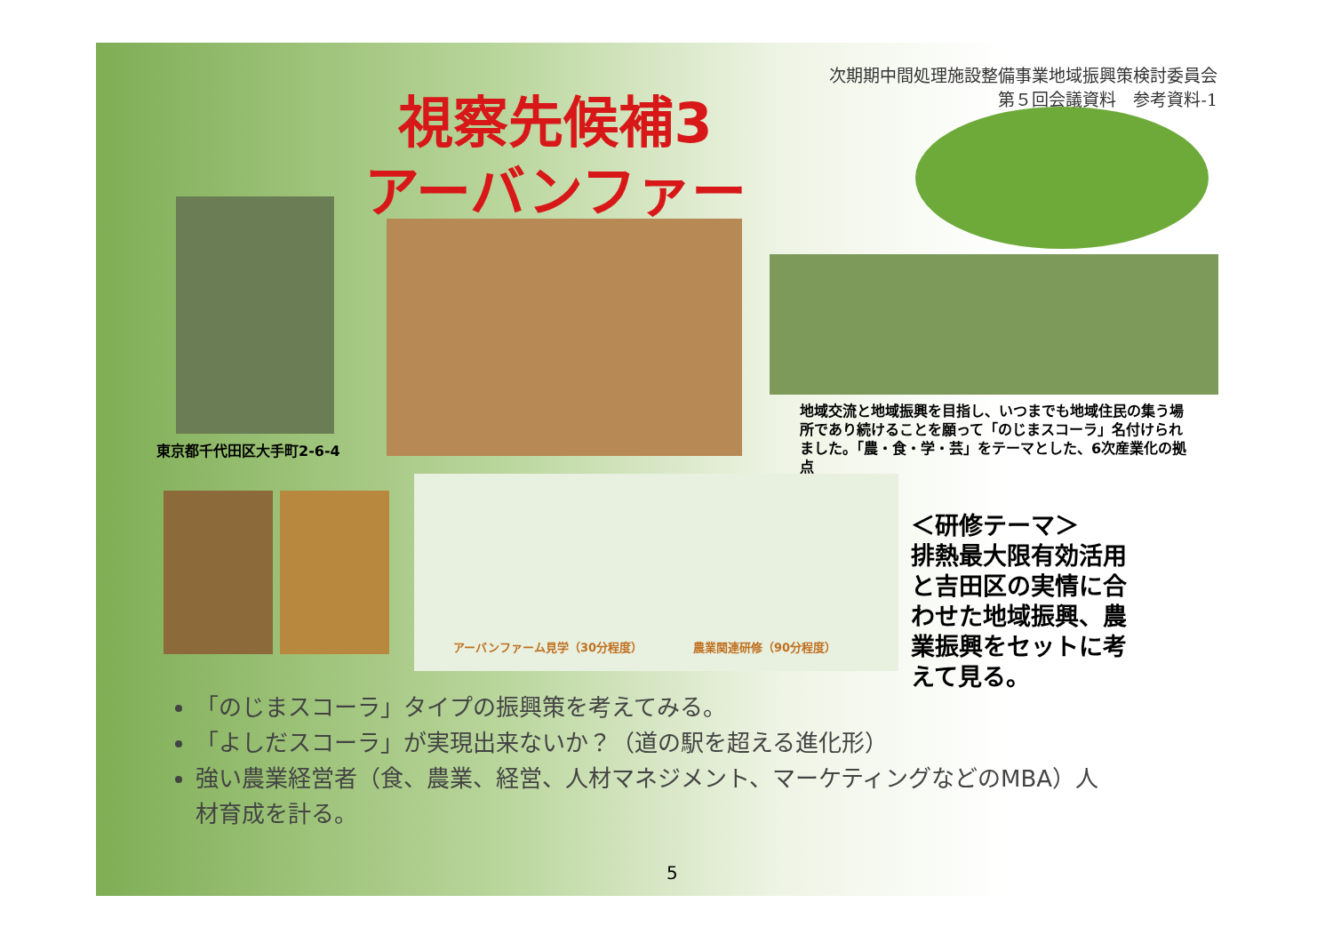次期期中間処理施設整備事業地域振興策検討委員会
第５回会議資料　参考資料-1
視察先候補3
アーバンファーム
東京都千代田区大手町2-6-4
地域交流と地域振興を目指し、いつまでも地域住民の集う場所であり続けることを願って「のじまスコーラ」名付けられました。「農・食・学・芸」をテーマとした、6次産業化の拠点
アーバンファーム見学（30分程度） 農業関連研修（90分程度）
＜研修テーマ＞
排熱最大限有効活用と吉田区の実情に合わせた地域振興、農業振興をセットに考えて見る。
「のじまスコーラ」タイプの振興策を考えてみる。
「よしだスコーラ」が実現出来ないか？（道の駅を超える進化形）
強い農業経営者（食、農業、経営、人材マネジメント、マーケティングなどのMBA）人材育成を計る。
5